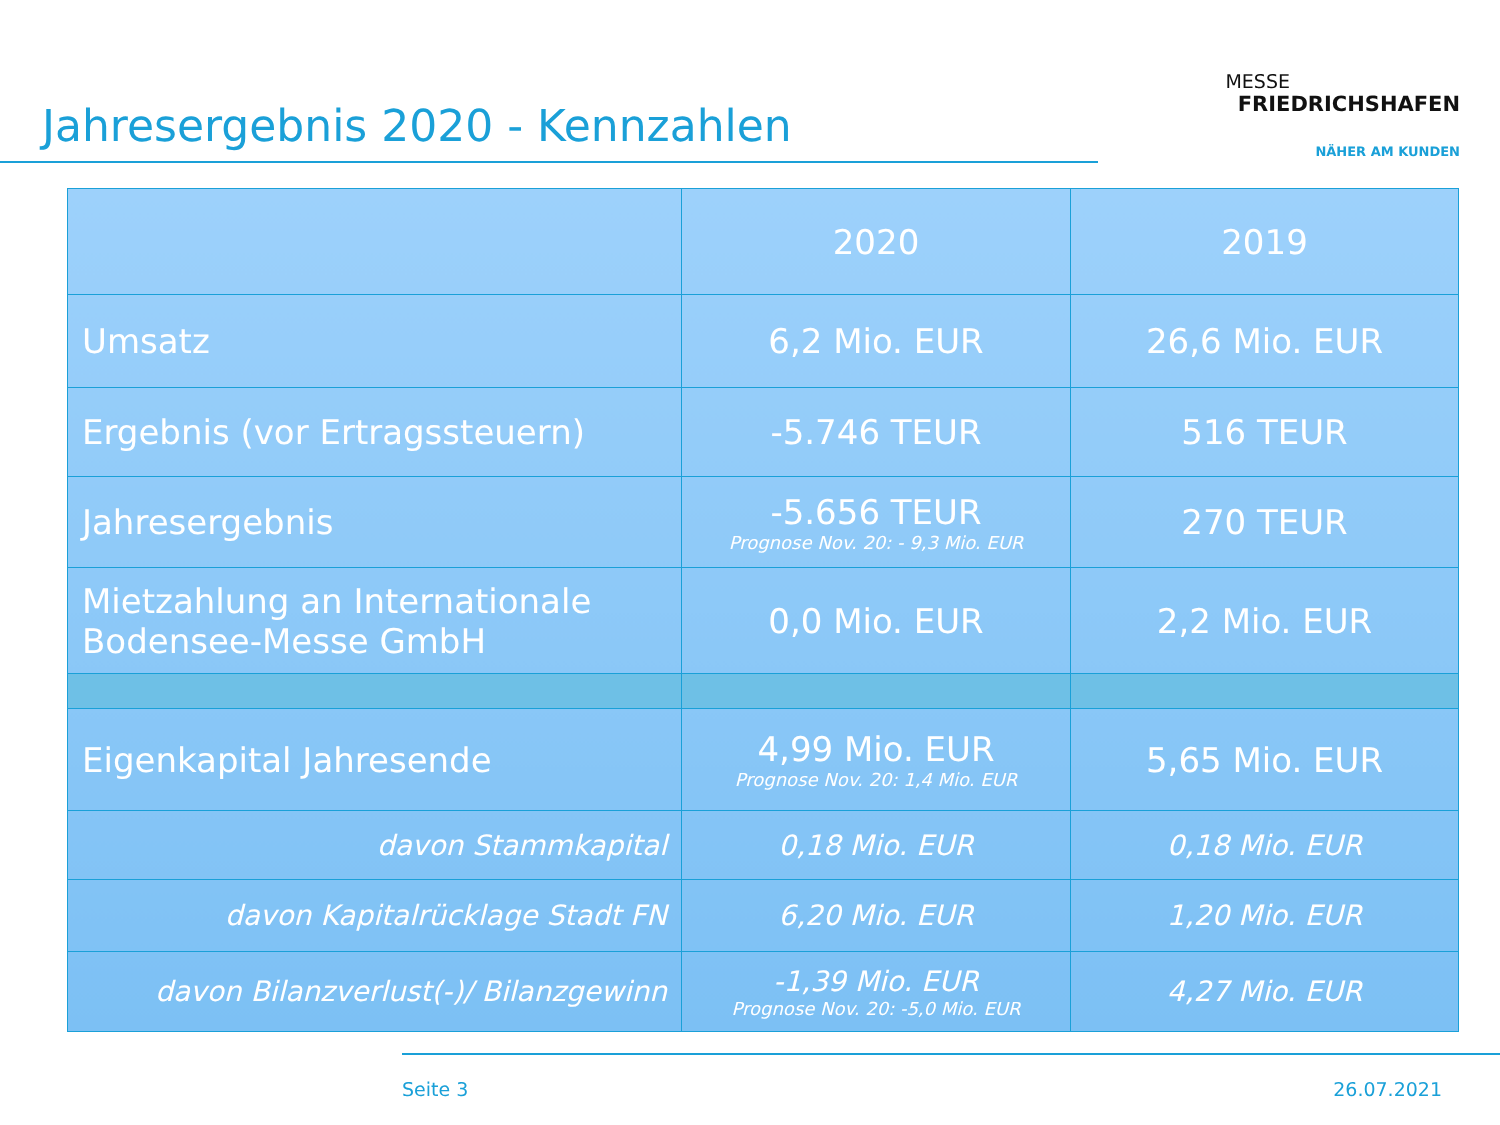Jahresergebnis 2020 - Kennzahlen
MESSE
FRIEDRICHSHAFEN
NÄHER AM KUNDEN
| | 2020 | 2019 |
| --- | --- | --- |
| Umsatz | 6,2 Mio. EUR | 26,6 Mio. EUR |
| Ergebnis (vor Ertragssteuern) | -5.746 TEUR | 516 TEUR |
| Jahresergebnis | -5.656 TEUR Prognose Nov. 20: - 9,3 Mio. EUR | 270 TEUR |
| Mietzahlung an Internationale Bodensee-Messe GmbH | 0,0 Mio. EUR | 2,2 Mio. EUR |
| Eigenkapital Jahresende | 4,99 Mio. EUR Prognose Nov. 20: 1,4 Mio. EUR | 5,65 Mio. EUR |
| davon Stammkapital | 0,18 Mio. EUR | 0,18 Mio. EUR |
| davon Kapitalrücklage Stadt FN | 6,20 Mio. EUR | 1,20 Mio. EUR |
| davon Bilanzverlust(-)/ Bilanzgewinn | -1,39 Mio. EUR Prognose Nov. 20: -5,0 Mio. EUR | 4,27 Mio. EUR |
Seite 3 26.07.2021